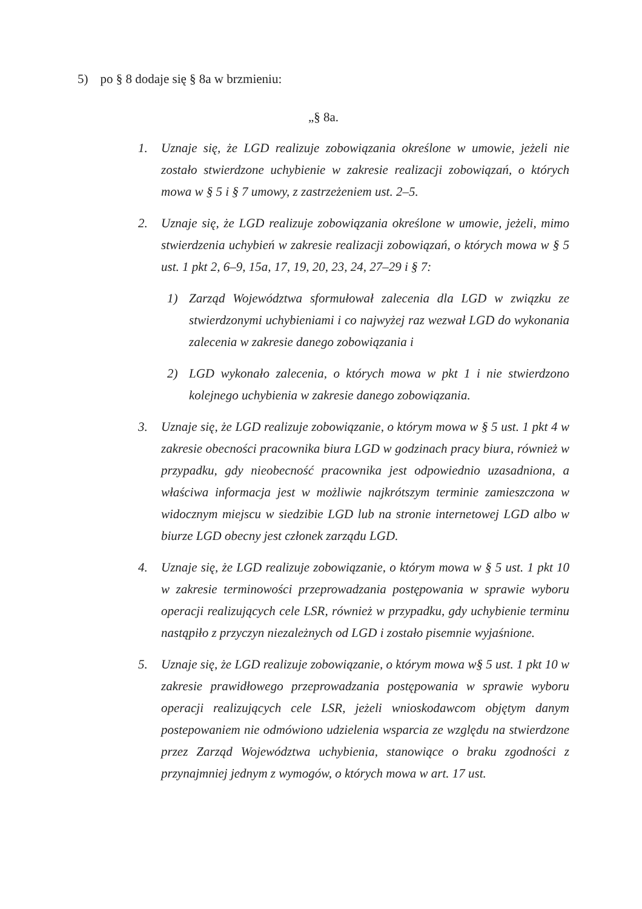5) po § 8 dodaje się § 8a w brzmieniu:
„§ 8a.
1. Uznaje się, że LGD realizuje zobowiązania określone w umowie, jeżeli nie zostało stwierdzone uchybienie w zakresie realizacji zobowiązań, o których mowa w § 5 i § 7 umowy, z zastrzeżeniem ust. 2–5.
2. Uznaje się, że LGD realizuje zobowiązania określone w umowie, jeżeli, mimo stwierdzenia uchybień w zakresie realizacji zobowiązań, o których mowa w § 5 ust. 1 pkt 2, 6–9, 15a, 17, 19, 20, 23, 24, 27–29 i § 7:
1) Zarząd Województwa sformułował zalecenia dla LGD w związku ze stwierdzonymi uchybieniami i co najwyżej raz wezwał LGD do wykonania zalecenia w zakresie danego zobowiązania i
2) LGD wykonało zalecenia, o których mowa w pkt 1 i nie stwierdzono kolejnego uchybienia w zakresie danego zobowiązania.
3. Uznaje się, że LGD realizuje zobowiązanie, o którym mowa w § 5 ust. 1 pkt 4 w zakresie obecności pracownika biura LGD w godzinach pracy biura, również w przypadku, gdy nieobecność pracownika jest odpowiednio uzasadniona, a właściwa informacja jest w możliwie najkrótszym terminie zamieszczona w widocznym miejscu w siedzibie LGD lub na stronie internetowej LGD albo w biurze LGD obecny jest członek zarządu LGD.
4. Uznaje się, że LGD realizuje zobowiązanie, o którym mowa w § 5 ust. 1 pkt 10 w zakresie terminowości przeprowadzania postępowania w sprawie wyboru operacji realizujących cele LSR, również w przypadku, gdy uchybienie terminu nastąpiło z przyczyn niezależnych od LGD i zostało pisemnie wyjaśnione.
5. Uznaje się, że LGD realizuje zobowiązanie, o którym mowa w§ 5 ust. 1 pkt 10 w zakresie prawidłowego przeprowadzania postępowania w sprawie wyboru operacji realizujących cele LSR, jeżeli wnioskodawcom objętym danym postepowaniem nie odmówiono udzielenia wsparcia ze względu na stwierdzone przez Zarząd Województwa uchybienia, stanowiące o braku zgodności z przynajmniej jednym z wymogów, o których mowa w art. 17 ust.